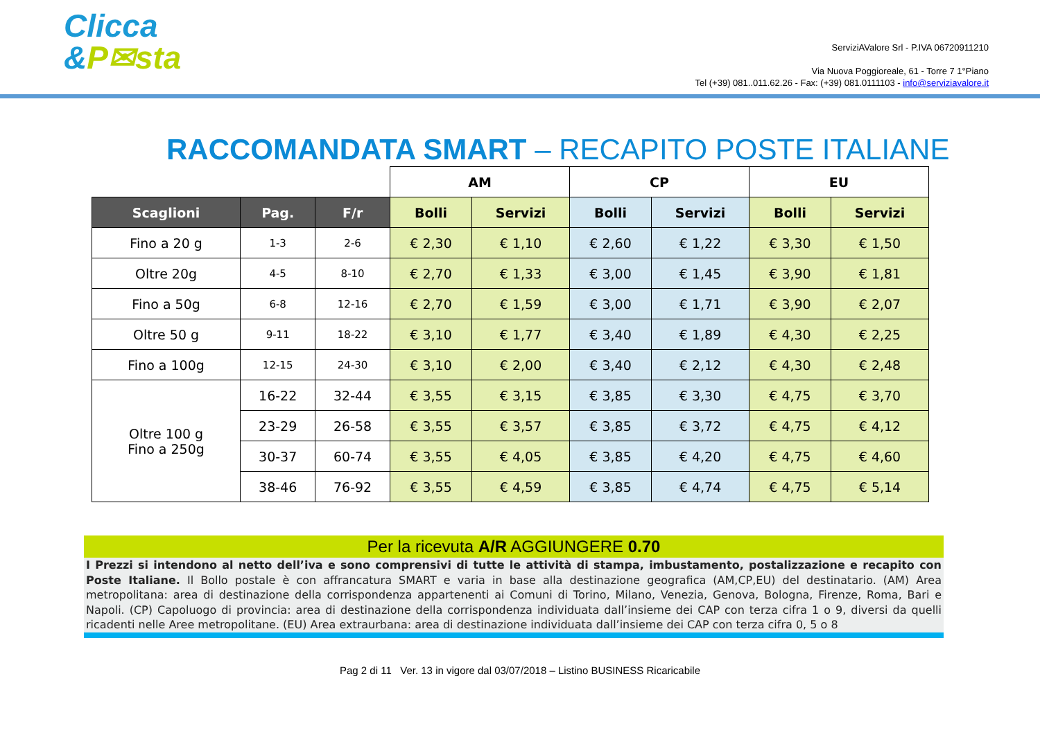Clicca
&P✉sta
ServiziAValore Srl - P.IVA 06720911210
Via Nuova Poggioreale, 61 - Torre 7 1°Piano
Tel (+39) 081..011.62.26 - Fax: (+39) 081.0111103 - info@serviziavalore.it
RACCOMANDATA SMART – RECAPITO POSTE ITALIANE
| | | | AM | | CP | | EU | |
| Scaglioni | Pag. | F/r | Bolli | Servizi | Bolli | Servizi | Bolli | Servizi |
| Fino a 20 g | 1-3 | 2-6 | € 2,30 | € 1,10 | € 2,60 | € 1,22 | € 3,30 | € 1,50 |
| Oltre 20g | 4-5 | 8-10 | € 2,70 | € 1,33 | € 3,00 | € 1,45 | € 3,90 | € 1,81 |
| Fino a 50g | 6-8 | 12-16 | € 2,70 | € 1,59 | € 3,00 | € 1,71 | € 3,90 | € 2,07 |
| Oltre 50 g | 9-11 | 18-22 | € 3,10 | € 1,77 | € 3,40 | € 1,89 | € 4,30 | € 2,25 |
| Fino a 100g | 12-15 | 24-30 | € 3,10 | € 2,00 | € 3,40 | € 2,12 | € 4,30 | € 2,48 |
| Oltre 100 g Fino a 250g | 16-22 | 32-44 | € 3,55 | € 3,15 | € 3,85 | € 3,30 | € 4,75 | € 3,70 |
| | 23-29 | 26-58 | € 3,55 | € 3,57 | € 3,85 | € 3,72 | € 4,75 | € 4,12 |
| | 30-37 | 60-74 | € 3,55 | € 4,05 | € 3,85 | € 4,20 | € 4,75 | € 4,60 |
| | 38-46 | 76-92 | € 3,55 | € 4,59 | € 3,85 | € 4,74 | € 4,75 | € 5,14 |
Per la ricevuta A/R AGGIUNGERE 0.70
I Prezzi si intendono al netto dell’iva e sono comprensivi di tutte le attività di stampa, imbustamento, postalizzazione e recapito con Poste Italiane. Il Bollo postale è con affrancatura SMART e varia in base alla destinazione geografica (AM,CP,EU) del destinatario. (AM) Area metropolitana: area di destinazione della corrispondenza appartenenti ai Comuni di Torino, Milano, Venezia, Genova, Bologna, Firenze, Roma, Bari e Napoli. (CP) Capoluogo di provincia: area di destinazione della corrispondenza individuata dall’insieme dei CAP con terza cifra 1 o 9, diversi da quelli ricadenti nelle Aree metropolitane. (EU) Area extraurbana: area di destinazione individuata dall’insieme dei CAP con terza cifra 0, 5 o 8
Pag 2 di 11 Ver. 13 in vigore dal 03/07/2018 – Listino BUSINESS Ricaricabile